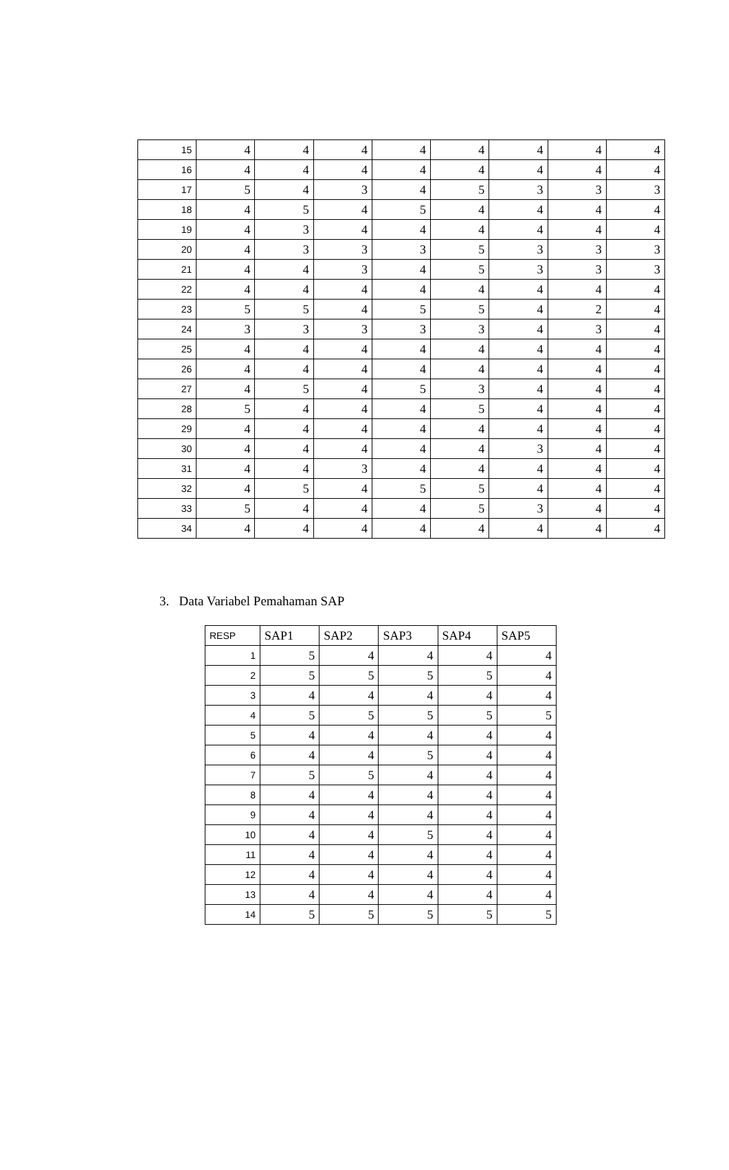| 15 | 4 | 4 | 4 | 4 | 4 | 4 | 4 | 4 |
| 16 | 4 | 4 | 4 | 4 | 4 | 4 | 4 | 4 |
| 17 | 5 | 4 | 3 | 4 | 5 | 3 | 3 | 3 |
| 18 | 4 | 5 | 4 | 5 | 4 | 4 | 4 | 4 |
| 19 | 4 | 3 | 4 | 4 | 4 | 4 | 4 | 4 |
| 20 | 4 | 3 | 3 | 3 | 5 | 3 | 3 | 3 |
| 21 | 4 | 4 | 3 | 4 | 5 | 3 | 3 | 3 |
| 22 | 4 | 4 | 4 | 4 | 4 | 4 | 4 | 4 |
| 23 | 5 | 5 | 4 | 5 | 5 | 4 | 2 | 4 |
| 24 | 3 | 3 | 3 | 3 | 3 | 4 | 3 | 4 |
| 25 | 4 | 4 | 4 | 4 | 4 | 4 | 4 | 4 |
| 26 | 4 | 4 | 4 | 4 | 4 | 4 | 4 | 4 |
| 27 | 4 | 5 | 4 | 5 | 3 | 4 | 4 | 4 |
| 28 | 5 | 4 | 4 | 4 | 5 | 4 | 4 | 4 |
| 29 | 4 | 4 | 4 | 4 | 4 | 4 | 4 | 4 |
| 30 | 4 | 4 | 4 | 4 | 4 | 3 | 4 | 4 |
| 31 | 4 | 4 | 3 | 4 | 4 | 4 | 4 | 4 |
| 32 | 4 | 5 | 4 | 5 | 5 | 4 | 4 | 4 |
| 33 | 5 | 4 | 4 | 4 | 5 | 3 | 4 | 4 |
| 34 | 4 | 4 | 4 | 4 | 4 | 4 | 4 | 4 |
3. Data Variabel Pemahaman SAP
| RESP | SAP1 | SAP2 | SAP3 | SAP4 | SAP5 |
| --- | --- | --- | --- | --- | --- |
| 1 | 5 | 4 | 4 | 4 | 4 |
| 2 | 5 | 5 | 5 | 5 | 4 |
| 3 | 4 | 4 | 4 | 4 | 4 |
| 4 | 5 | 5 | 5 | 5 | 5 |
| 5 | 4 | 4 | 4 | 4 | 4 |
| 6 | 4 | 4 | 5 | 4 | 4 |
| 7 | 5 | 5 | 4 | 4 | 4 |
| 8 | 4 | 4 | 4 | 4 | 4 |
| 9 | 4 | 4 | 4 | 4 | 4 |
| 10 | 4 | 4 | 5 | 4 | 4 |
| 11 | 4 | 4 | 4 | 4 | 4 |
| 12 | 4 | 4 | 4 | 4 | 4 |
| 13 | 4 | 4 | 4 | 4 | 4 |
| 14 | 5 | 5 | 5 | 5 | 5 |